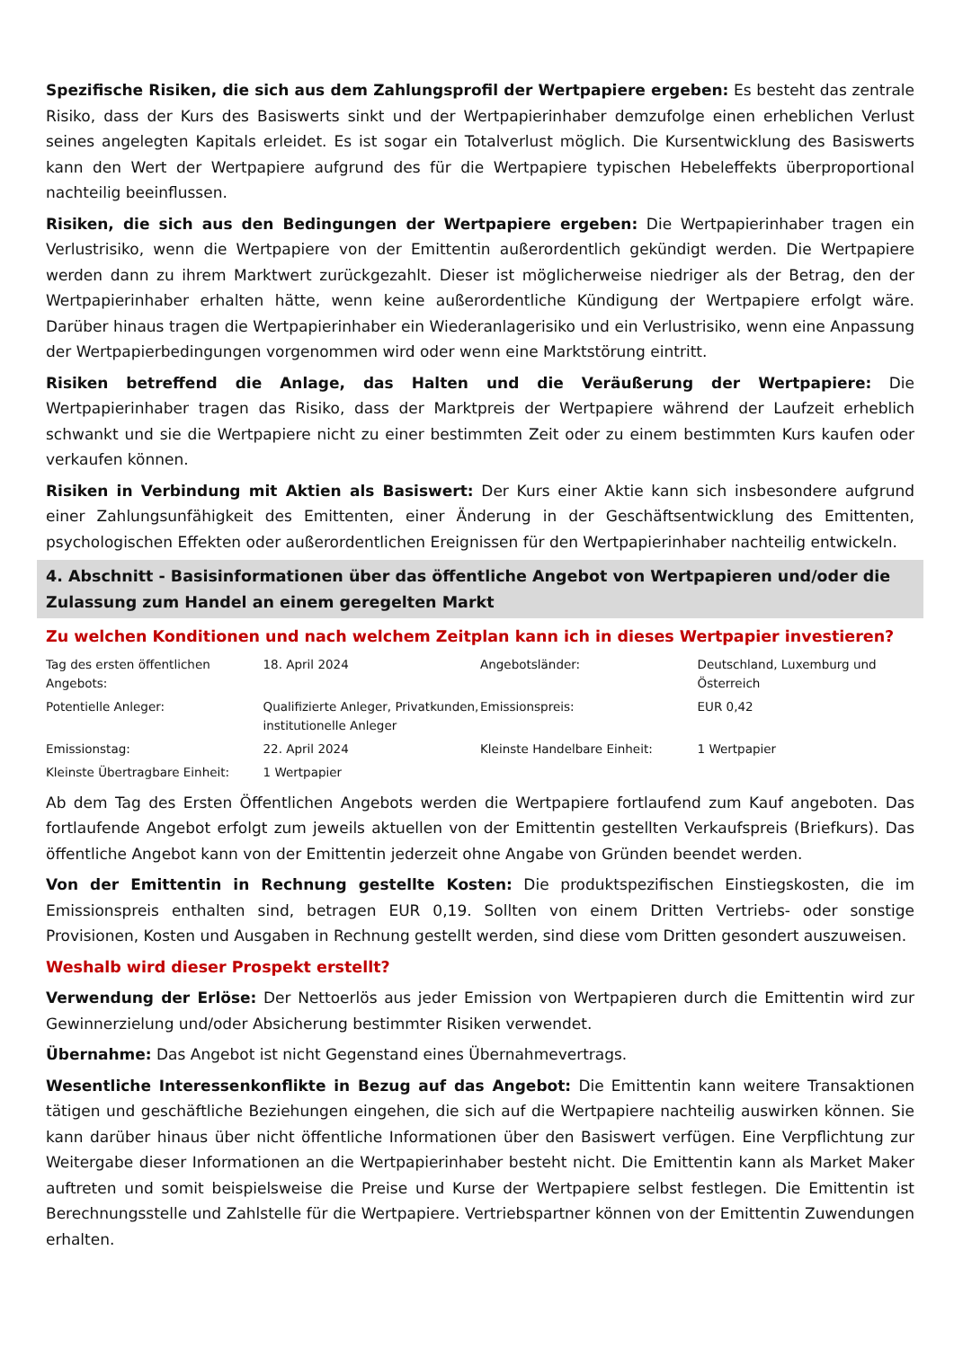Spezifische Risiken, die sich aus dem Zahlungsprofil der Wertpapiere ergeben: Es besteht das zentrale Risiko, dass der Kurs des Basiswerts sinkt und der Wertpapierinhaber demzufolge einen erheblichen Verlust seines angelegten Kapitals erleidet. Es ist sogar ein Totalverlust möglich. Die Kursentwicklung des Basiswerts kann den Wert der Wertpapiere aufgrund des für die Wertpapiere typischen Hebeleffekts überproportional nachteilig beeinflussen.
Risiken, die sich aus den Bedingungen der Wertpapiere ergeben: Die Wertpapierinhaber tragen ein Verlustrisiko, wenn die Wertpapiere von der Emittentin außerordentlich gekündigt werden. Die Wertpapiere werden dann zu ihrem Marktwert zurückgezahlt. Dieser ist möglicherweise niedriger als der Betrag, den der Wertpapierinhaber erhalten hätte, wenn keine außerordentliche Kündigung der Wertpapiere erfolgt wäre. Darüber hinaus tragen die Wertpapierinhaber ein Wiederanlagerisiko und ein Verlustrisiko, wenn eine Anpassung der Wertpapierbedingungen vorgenommen wird oder wenn eine Marktstörung eintritt.
Risiken betreffend die Anlage, das Halten und die Veräußerung der Wertpapiere: Die Wertpapierinhaber tragen das Risiko, dass der Marktpreis der Wertpapiere während der Laufzeit erheblich schwankt und sie die Wertpapiere nicht zu einer bestimmten Zeit oder zu einem bestimmten Kurs kaufen oder verkaufen können.
Risiken in Verbindung mit Aktien als Basiswert: Der Kurs einer Aktie kann sich insbesondere aufgrund einer Zahlungsunfähigkeit des Emittenten, einer Änderung in der Geschäftsentwicklung des Emittenten, psychologischen Effekten oder außerordentlichen Ereignissen für den Wertpapierinhaber nachteilig entwickeln.
4. Abschnitt - Basisinformationen über das öffentliche Angebot von Wertpapieren und/oder die Zulassung zum Handel an einem geregelten Markt
Zu welchen Konditionen und nach welchem Zeitplan kann ich in dieses Wertpapier investieren?
| Tag des ersten öffentlichen Angebots: | 18. April 2024 | Angebotsländer: | Deutschland, Luxemburg und Österreich |
| Potentielle Anleger: | Qualifizierte Anleger, Privatkunden, institutionelle Anleger | Emissionspreis: | EUR 0,42 |
| Emissionstag: | 22. April 2024 | Kleinste Handelbare Einheit: | 1 Wertpapier |
| Kleinste Übertragbare Einheit: | 1 Wertpapier | | |
Ab dem Tag des Ersten Öffentlichen Angebots werden die Wertpapiere fortlaufend zum Kauf angeboten. Das fortlaufende Angebot erfolgt zum jeweils aktuellen von der Emittentin gestellten Verkaufspreis (Briefkurs). Das öffentliche Angebot kann von der Emittentin jederzeit ohne Angabe von Gründen beendet werden.
Von der Emittentin in Rechnung gestellte Kosten: Die produktspezifischen Einstiegskosten, die im Emissionspreis enthalten sind, betragen EUR 0,19. Sollten von einem Dritten Vertriebs- oder sonstige Provisionen, Kosten und Ausgaben in Rechnung gestellt werden, sind diese vom Dritten gesondert auszuweisen.
Weshalb wird dieser Prospekt erstellt?
Verwendung der Erlöse: Der Nettoerlös aus jeder Emission von Wertpapieren durch die Emittentin wird zur Gewinnerzielung und/oder Absicherung bestimmter Risiken verwendet.
Übernahme: Das Angebot ist nicht Gegenstand eines Übernahmevertrags.
Wesentliche Interessenkonflikte in Bezug auf das Angebot: Die Emittentin kann weitere Transaktionen tätigen und geschäftliche Beziehungen eingehen, die sich auf die Wertpapiere nachteilig auswirken können. Sie kann darüber hinaus über nicht öffentliche Informationen über den Basiswert verfügen. Eine Verpflichtung zur Weitergabe dieser Informationen an die Wertpapierinhaber besteht nicht. Die Emittentin kann als Market Maker auftreten und somit beispielsweise die Preise und Kurse der Wertpapiere selbst festlegen. Die Emittentin ist Berechnungsstelle und Zahlstelle für die Wertpapiere. Vertriebspartner können von der Emittentin Zuwendungen erhalten.